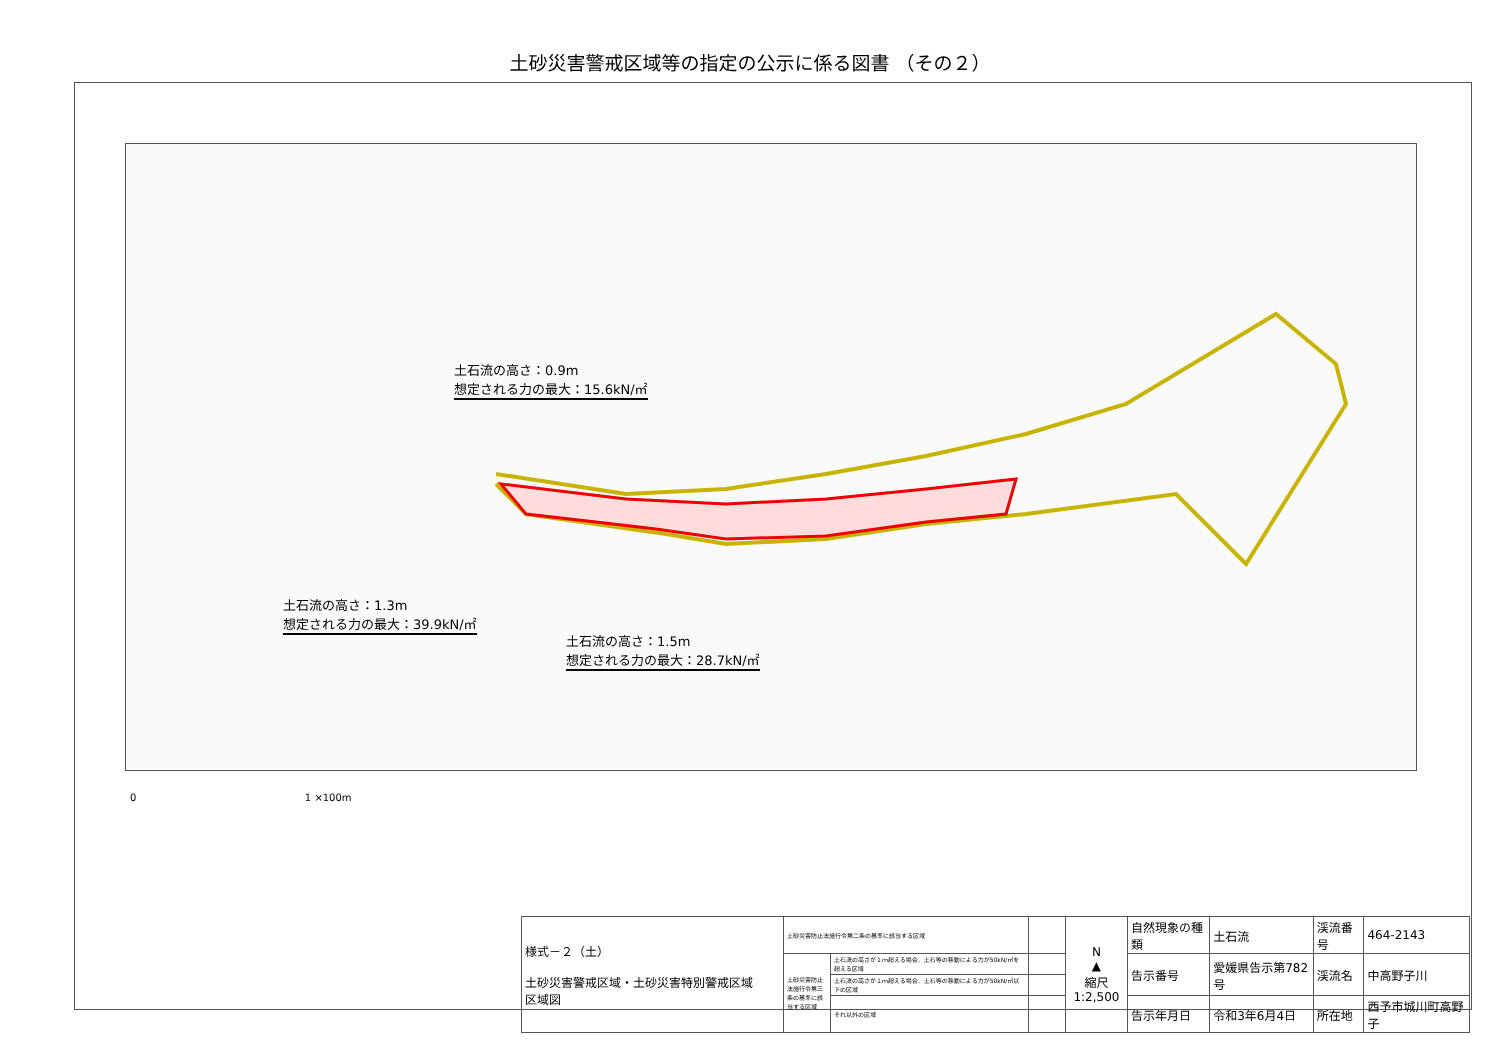土砂災害警戒区域等の指定の公示に係る図書 （その２）
土石流の高さ：0.9m
想定される力の最大：15.6kN/㎡
土石流の高さ：1.3m
想定される力の最大：39.9kN/㎡
土石流の高さ：1.5m
想定される力の最大：28.7kN/㎡
0 1 ×100m
| 様式－２（土） 土砂災害警戒区域・土砂災害特別警戒区域 区域図 | 土砂災害防止法施行令第二条の基準に該当する区域 | | | N ▲ 縮尺 1:2,500 | 自然現象の種類 | 土石流 | 渓流番号 | 464-2143 |
| | 土砂災害防止法施行令第三条の基準に該当する区域 | 土石流の高さが１ｍ超える場合、土石等の移動による力が50kN/㎡を超える区域 | | | 告示番号 | 愛媛県告示第782号 | 渓流名 | 中高野子川 |
| | | 土石流の高さが１ｍ超える場合、土石等の移動による力が50kN/㎡以下の区域 | | | | | | |
| | | それ以外の区域 | | | 告示年月日 | 令和3年6月4日 | 所在地 | 西予市城川町高野子 |